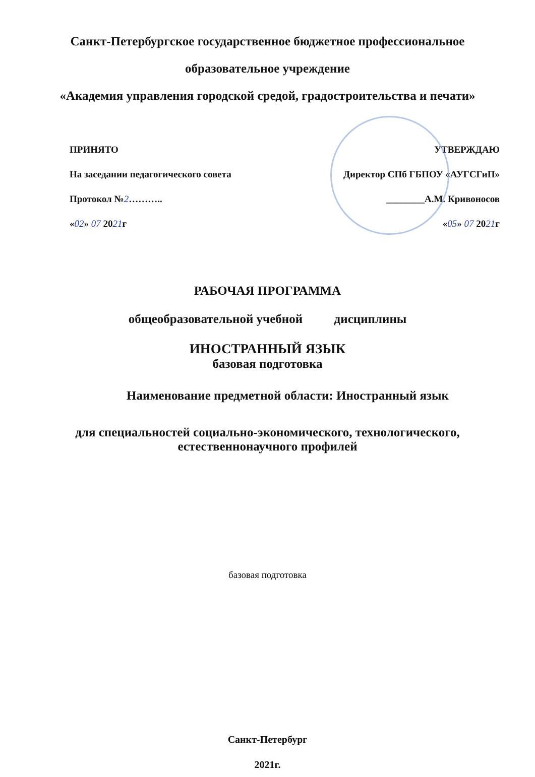Санкт-Петербургское государственное бюджетное профессиональное
образовательное учреждение
«Академия управления городской средой, градостроительства и печати»
ПРИНЯТО
На заседании педагогического совета
Протокол №2………..
«02» 07 2021г
УТВЕРЖДАЮ
Директор СПб ГБПОУ «АУГСГиП»
________А.М. Кривоносов
«05» 07 2021г
РАБОЧАЯ ПРОГРАММА
общеобразовательной учебной дисциплины
ИНОСТРАННЫЙ ЯЗЫК
базовая подготовка
Наименование предметной области: Иностранный язык
для специальностей социально-экономического, технологического,
естественнонаучного профилей
базовая подготовка
Санкт-Петербург
2021г.